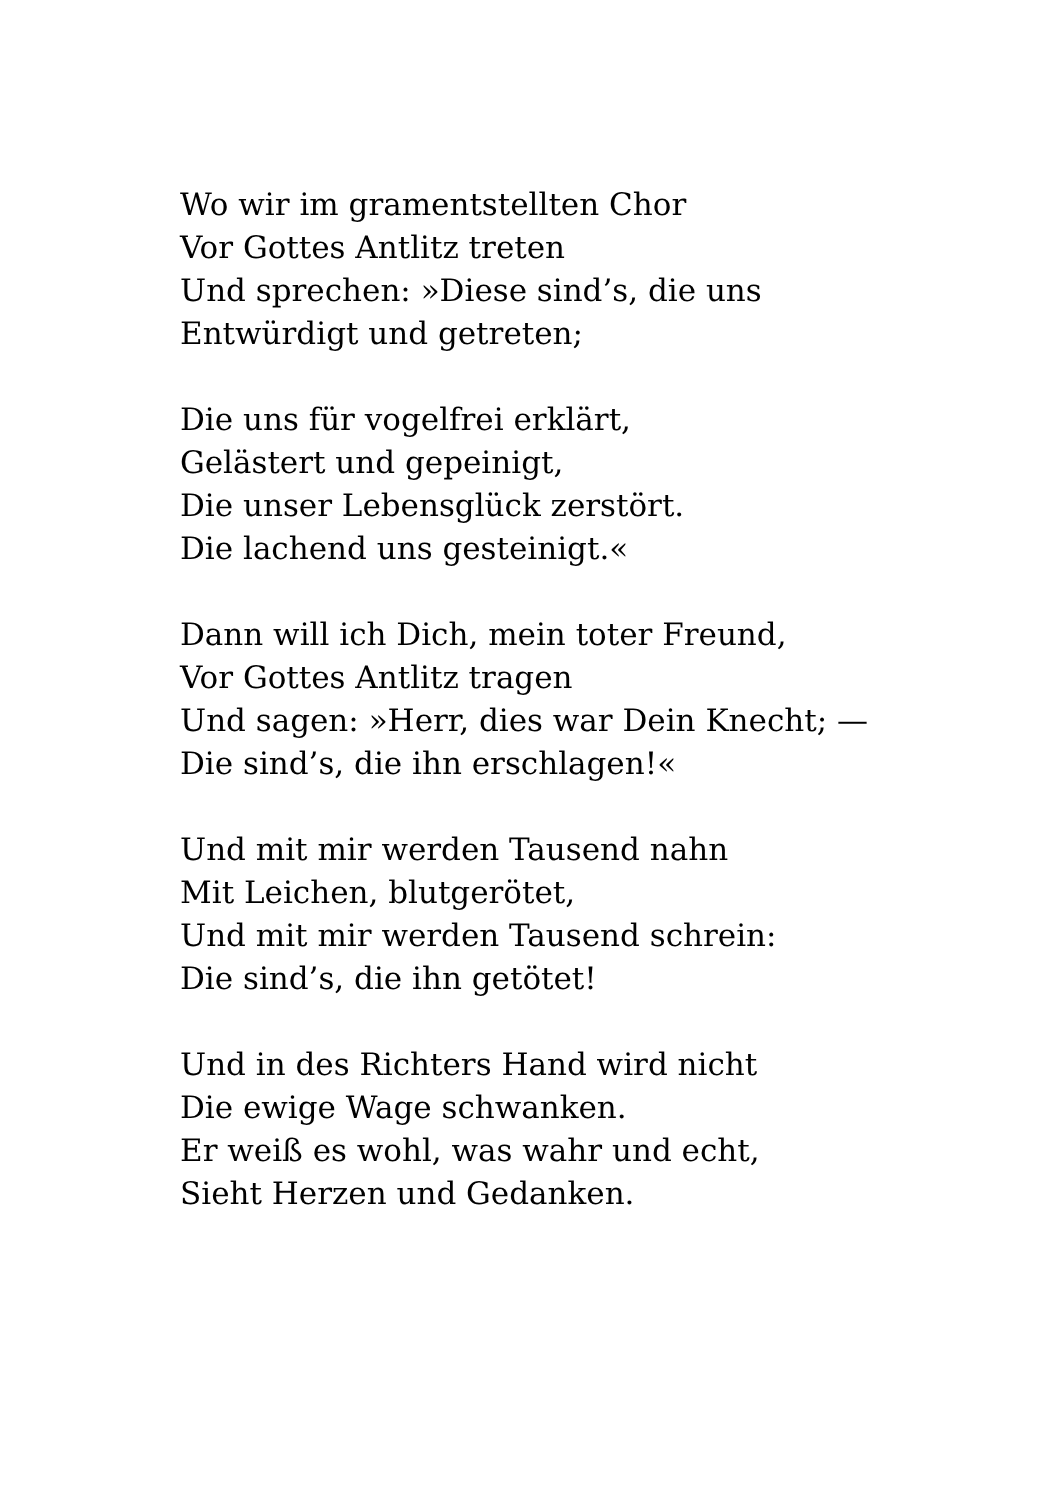Wo wir im gramentstellten Chor
Vor Gottes Antlitz treten
Und sprechen: »Diese sind’s, die uns
Entwürdigt und getreten;
Die uns für vogelfrei erklärt,
Gelästert und gepeinigt,
Die unser Lebensglück zerstört.
Die lachend uns gesteinigt.«
Dann will ich Dich, mein toter Freund,
Vor Gottes Antlitz tragen
Und sagen: »Herr, dies war Dein Knecht; —
Die sind’s, die ihn erschlagen!«
Und mit mir werden Tausend nahn
Mit Leichen, blutgerötet,
Und mit mir werden Tausend schrein:
Die sind’s, die ihn getötet!
Und in des Richters Hand wird nicht
Die ewige Wage schwanken.
Er weiß es wohl, was wahr und echt,
Sieht Herzen und Gedanken.